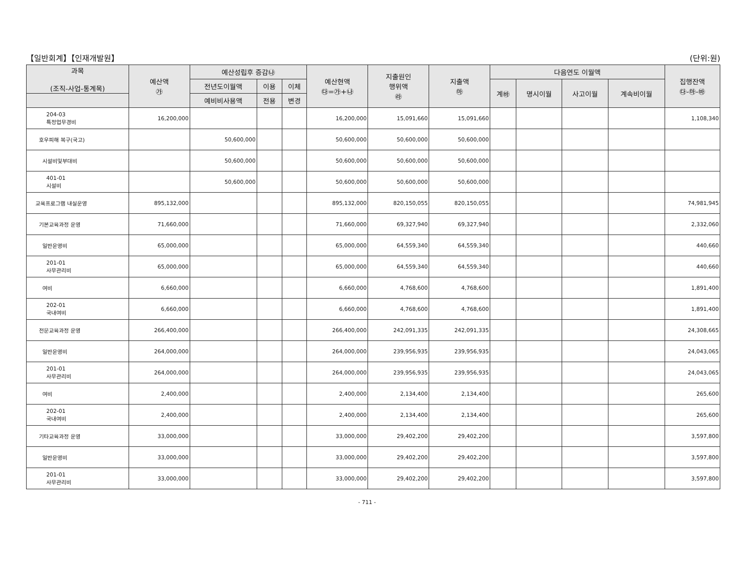【일반회계】【인재개발원】 (단위:원)
| 과목 (조직-사업-통계목) | 예산액 ㉮ | 예산성립후 증감㉯ | | | 예산현액 ㉰=㉮+㉯ | 지출원인 행위액 ㉱ | 지출액 ㉲ | 다음연도 이월액 | | | | 집행잔액 ㉰-㉲-㉳ |
| --- | --- | --- | --- | --- | --- | --- | --- | --- | --- | --- | --- | --- |
| | | 전년도이월액 | 이용 | 이체 | | | | 계㉳ | 명시이월 | 사고이월 | 계속비이월 | |
| | | 예비비사용액 | 전용 | 변경 | | | | | | | | |
| 204-03 특정업무경비 | 16,200,000 | | | | 16,200,000 | 15,091,660 | 15,091,660 | | | | | 1,108,340 |
| 호우피해 복구(국고) | | 50,600,000 | | | 50,600,000 | 50,600,000 | 50,600,000 | | | | | |
| 시설비및부대비 | | 50,600,000 | | | 50,600,000 | 50,600,000 | 50,600,000 | | | | | |
| 401-01 시설비 | | 50,600,000 | | | 50,600,000 | 50,600,000 | 50,600,000 | | | | | |
| 교육프로그램 내실운영 | 895,132,000 | | | | 895,132,000 | 820,150,055 | 820,150,055 | | | | | 74,981,945 |
| 기본교육과정 운영 | 71,660,000 | | | | 71,660,000 | 69,327,940 | 69,327,940 | | | | | 2,332,060 |
| 일반운영비 | 65,000,000 | | | | 65,000,000 | 64,559,340 | 64,559,340 | | | | | 440,660 |
| 201-01 사무관리비 | 65,000,000 | | | | 65,000,000 | 64,559,340 | 64,559,340 | | | | | 440,660 |
| 여비 | 6,660,000 | | | | 6,660,000 | 4,768,600 | 4,768,600 | | | | | 1,891,400 |
| 202-01 국내여비 | 6,660,000 | | | | 6,660,000 | 4,768,600 | 4,768,600 | | | | | 1,891,400 |
| 전문교육과정 운영 | 266,400,000 | | | | 266,400,000 | 242,091,335 | 242,091,335 | | | | | 24,308,665 |
| 일반운영비 | 264,000,000 | | | | 264,000,000 | 239,956,935 | 239,956,935 | | | | | 24,043,065 |
| 201-01 사무관리비 | 264,000,000 | | | | 264,000,000 | 239,956,935 | 239,956,935 | | | | | 24,043,065 |
| 여비 | 2,400,000 | | | | 2,400,000 | 2,134,400 | 2,134,400 | | | | | 265,600 |
| 202-01 국내여비 | 2,400,000 | | | | 2,400,000 | 2,134,400 | 2,134,400 | | | | | 265,600 |
| 기타교육과정 운영 | 33,000,000 | | | | 33,000,000 | 29,402,200 | 29,402,200 | | | | | 3,597,800 |
| 일반운영비 | 33,000,000 | | | | 33,000,000 | 29,402,200 | 29,402,200 | | | | | 3,597,800 |
| 201-01 사무관리비 | 33,000,000 | | | | 33,000,000 | 29,402,200 | 29,402,200 | | | | | 3,597,800 |
- 711 -